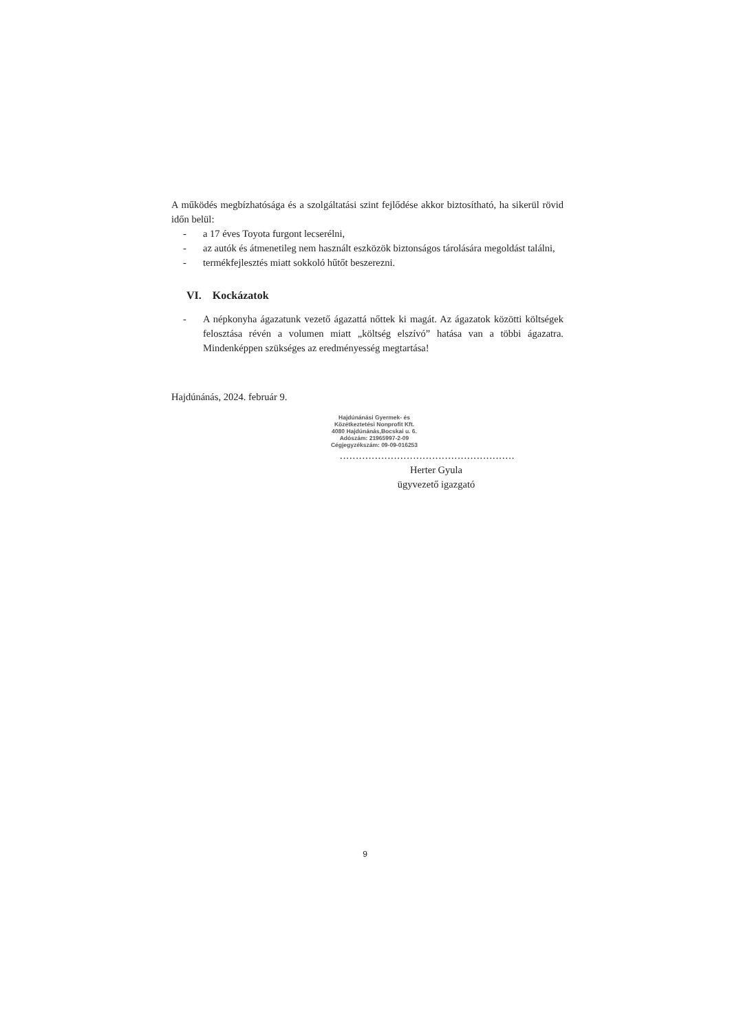A működés megbízhatósága és a szolgáltatási szint fejlődése akkor biztosítható, ha sikerül rövid időn belül:
- a 17 éves Toyota furgont lecserélni,
- az autók és átmenetileg nem használt eszközök biztonságos tárolására megoldást találni,
- termékfejlesztés miatt sokkoló hűtőt beszerezni.
VI. Kockázatok
- A népkonyha ágazatunk vezető ágazattá nőttek ki magát. Az ágazatok közötti költségek felosztása révén a volumen miatt „költség elszívó” hatása van a többi ágazatra. Mindenképpen szükséges az eredményesség megtartása!
Hajdúnánás, 2024. február 9.
Hajdúnánási Gyermek- és
Közétkeztetési Nonprofit Kft.
4080 Hajdúnánás,Bocskai u. 6.
Adószám: 21965997-2-09
Cégjegyzékszám: 09-09-016253
.......................................................
Herter Gyula
ügyvezető igazgató
9